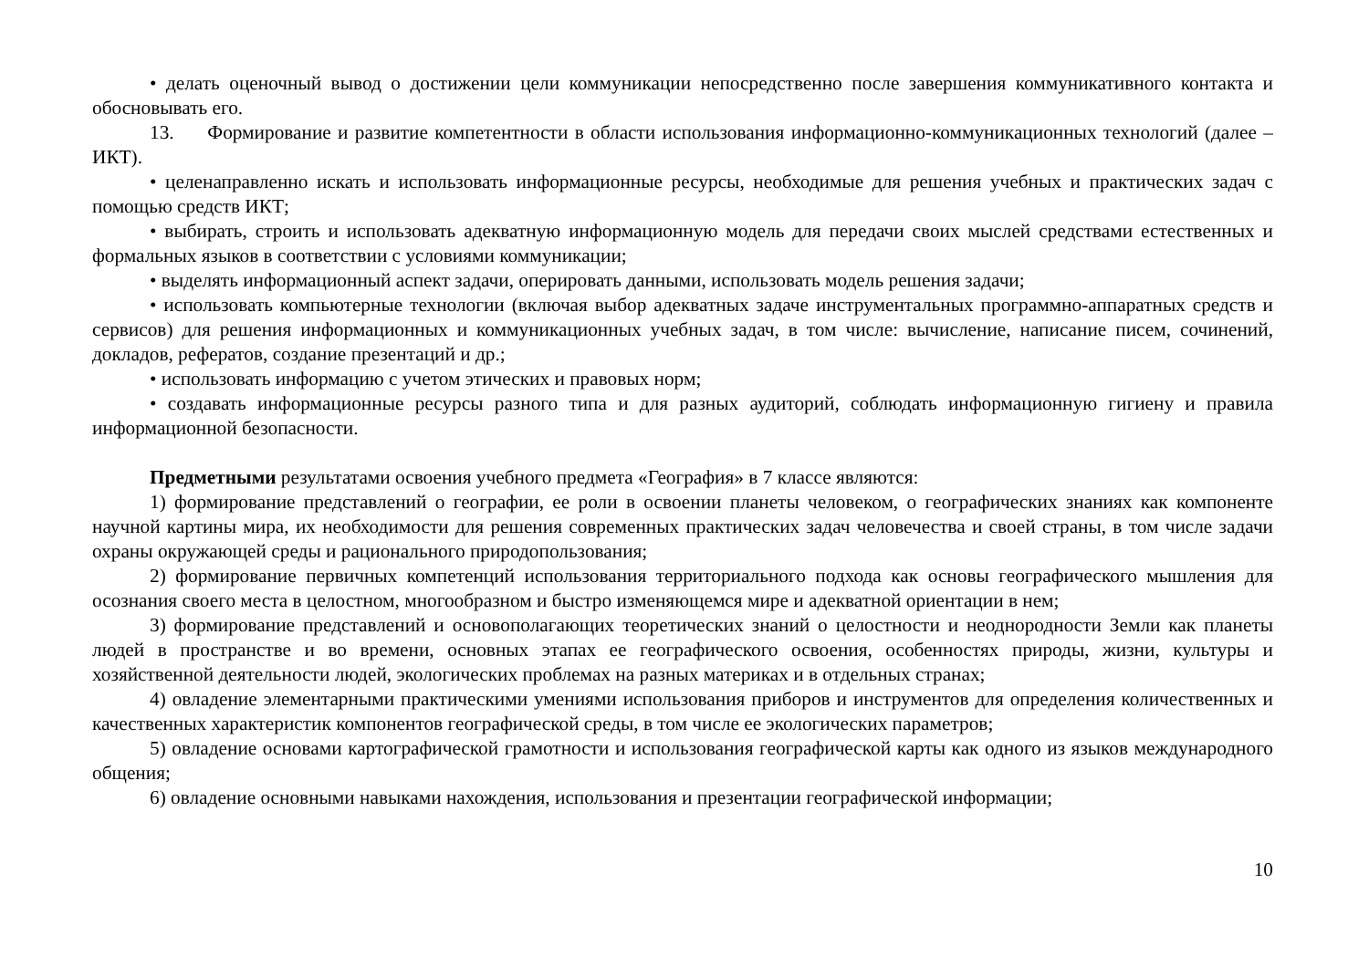• делать оценочный вывод о достижении цели коммуникации непосредственно после завершения коммуникативного контакта и обосновывать его.
13. Формирование и развитие компетентности в области использования информационно-коммуникационных технологий (далее – ИКТ).
• целенаправленно искать и использовать информационные ресурсы, необходимые для решения учебных и практических задач с помощью средств ИКТ;
• выбирать, строить и использовать адекватную информационную модель для передачи своих мыслей средствами естественных и формальных языков в соответствии с условиями коммуникации;
• выделять информационный аспект задачи, оперировать данными, использовать модель решения задачи;
• использовать компьютерные технологии (включая выбор адекватных задаче инструментальных программно-аппаратных средств и сервисов) для решения информационных и коммуникационных учебных задач, в том числе: вычисление, написание писем, сочинений, докладов, рефератов, создание презентаций и др.;
• использовать информацию с учетом этических и правовых норм;
• создавать информационные ресурсы разного типа и для разных аудиторий, соблюдать информационную гигиену и правила информационной безопасности.
Предметными результатами освоения учебного предмета «География» в 7 классе являются:
1) формирование представлений о географии, ее роли в освоении планеты человеком, о географических знаниях как компоненте научной картины мира, их необходимости для решения современных практических задач человечества и своей страны, в том числе задачи охраны окружающей среды и рационального природопользования;
2) формирование первичных компетенций использования территориального подхода как основы географического мышления для осознания своего места в целостном, многообразном и быстро изменяющемся мире и адекватной ориентации в нем;
3) формирование представлений и основополагающих теоретических знаний о целостности и неоднородности Земли как планеты людей в пространстве и во времени, основных этапах ее географического освоения, особенностях природы, жизни, культуры и хозяйственной деятельности людей, экологических проблемах на разных материках и в отдельных странах;
4) овладение элементарными практическими умениями использования приборов и инструментов для определения количественных и качественных характеристик компонентов географической среды, в том числе ее экологических параметров;
5) овладение основами картографической грамотности и использования географической карты как одного из языков международного общения;
6) овладение основными навыками нахождения, использования и презентации географической информации;
10